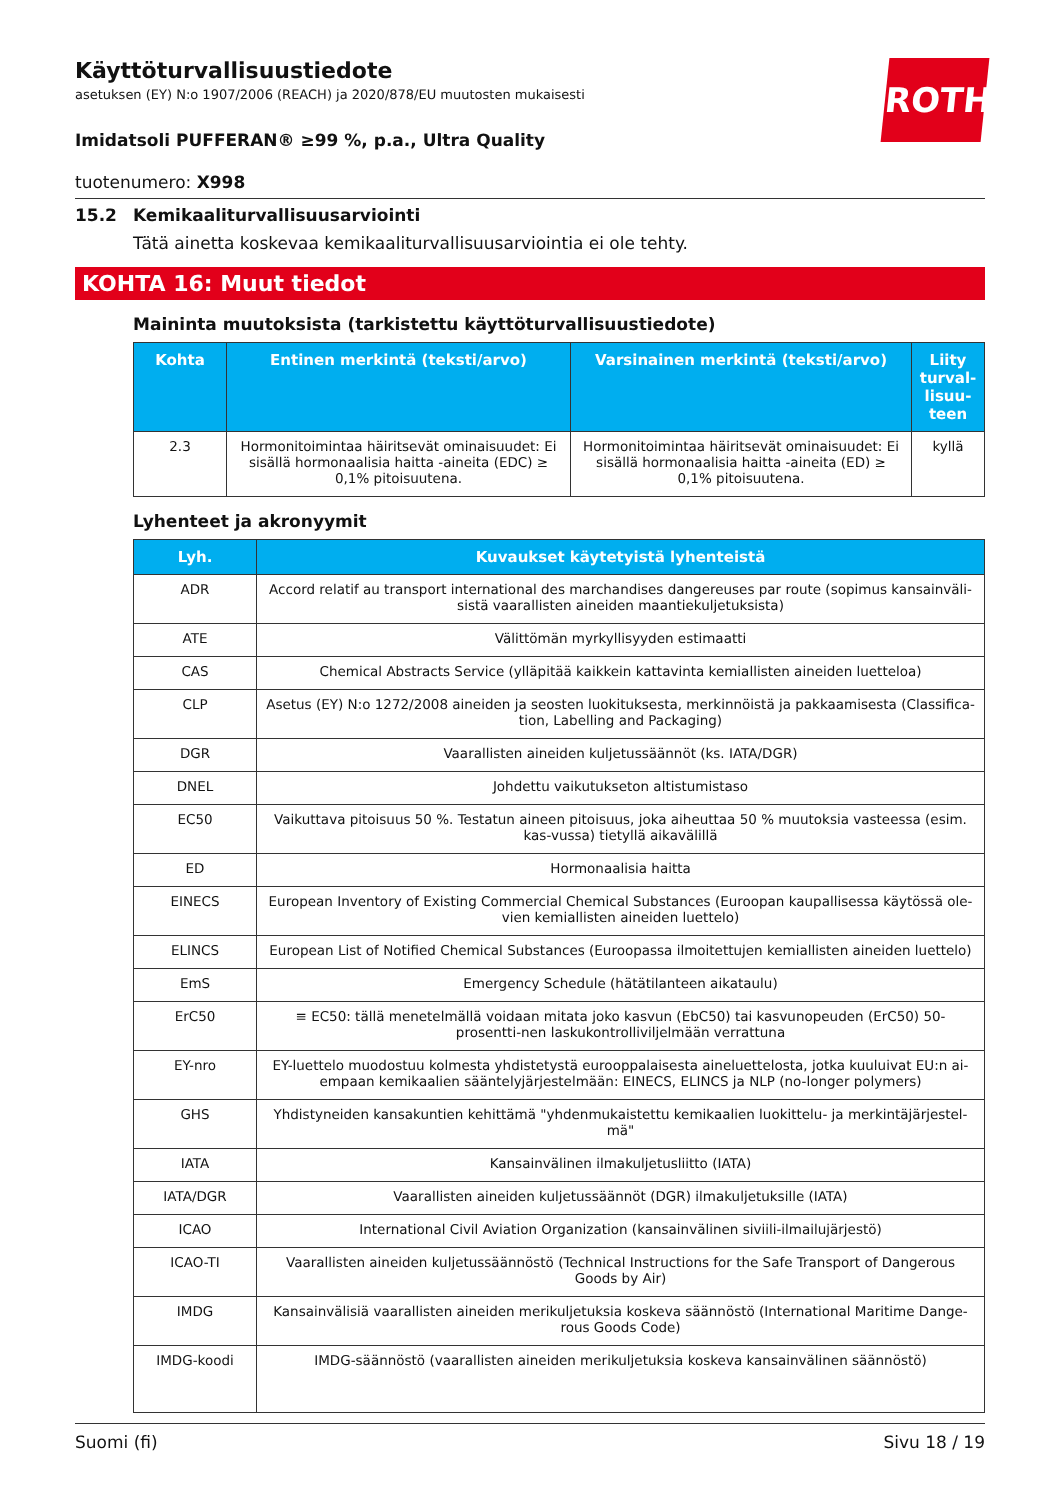ROTH
Käyttöturvallisuustiedote
asetuksen (EY) N:o 1907/2006 (REACH) ja 2020/878/EU muutosten mukaisesti
Imidatsoli PUFFERAN® ≥99 %, p.a., Ultra Quality
tuotenumero: X998
15.2 Kemikaaliturvallisuusarviointi
Tätä ainetta koskevaa kemikaaliturvallisuusarviointia ei ole tehty.
KOHTA 16: Muut tiedot
Maininta muutoksista (tarkistettu käyttöturvallisuustiedote)
| Kohta | Entinen merkintä (teksti/arvo) | Varsinainen merkintä (teksti/arvo) | Liity turval-lisuu-teen |
| --- | --- | --- | --- |
| 2.3 | Hormonitoimintaa häiritsevät ominaisuudet: Ei sisällä hormonaalisia haitta -aineita (EDC) ≥ 0,1% pitoisuutena. | Hormonitoimintaa häiritsevät ominaisuudet: Ei sisällä hormonaalisia haitta -aineita (ED) ≥ 0,1% pitoisuutena. | kyllä |
Lyhenteet ja akronyymit
| Lyh. | Kuvaukset käytetyistä lyhenteistä |
| --- | --- |
| ADR | Accord relatif au transport international des marchandises dangereuses par route (sopimus kansainväli-sistä vaarallisten aineiden maantiekuljetuksista) |
| ATE | Välittömän myrkyllisyyden estimaatti |
| CAS | Chemical Abstracts Service (ylläpitää kaikkein kattavinta kemiallisten aineiden luetteloa) |
| CLP | Asetus (EY) N:o 1272/2008 aineiden ja seosten luokituksesta, merkinnöistä ja pakkaamisesta (Classifica-tion, Labelling and Packaging) |
| DGR | Vaarallisten aineiden kuljetussäännöt (ks. IATA/DGR) |
| DNEL | Johdettu vaikutukseton altistumistaso |
| EC50 | Vaikuttava pitoisuus 50 %. Testatun aineen pitoisuus, joka aiheuttaa 50 % muutoksia vasteessa (esim. kas-vussa) tietyllä aikavälillä |
| ED | Hormonaalisia haitta |
| EINECS | European Inventory of Existing Commercial Chemical Substances (Euroopan kaupallisessa käytössä ole-vien kemiallisten aineiden luettelo) |
| ELINCS | European List of Notified Chemical Substances (Euroopassa ilmoitettujen kemiallisten aineiden luettelo) |
| EmS | Emergency Schedule (hätätilanteen aikataulu) |
| ErC50 | ≡ EC50: tällä menetelmällä voidaan mitata joko kasvun (EbC50) tai kasvunopeuden (ErC50) 50-prosentti-nen laskukontrolliviljelmään verrattuna |
| EY-nro | EY-luettelo muodostuu kolmesta yhdistetystä eurooppalaisesta aineluettelosta, jotka kuuluivat EU:n ai-empaan kemikaalien sääntelyjärjestelmään: EINECS, ELINCS ja NLP (no-longer polymers) |
| GHS | Yhdistyneiden kansakuntien kehittämä "yhdenmukaistettu kemikaalien luokittelu- ja merkintäjärjestel-mä" |
| IATA | Kansainvälinen ilmakuljetusliitto (IATA) |
| IATA/DGR | Vaarallisten aineiden kuljetussäännöt (DGR) ilmakuljetuksille (IATA) |
| ICAO | International Civil Aviation Organization (kansainvälinen siviili-ilmailujärjestö) |
| ICAO-TI | Vaarallisten aineiden kuljetussäännöstö (Technical Instructions for the Safe Transport of Dangerous Goods by Air) |
| IMDG | Kansainvälisiä vaarallisten aineiden merikuljetuksia koskeva säännöstö (International Maritime Dange-rous Goods Code) |
| IMDG-koodi | IMDG-säännöstö (vaarallisten aineiden merikuljetuksia koskeva kansainvälinen säännöstö) |
Suomi (fi) Sivu 18 / 19